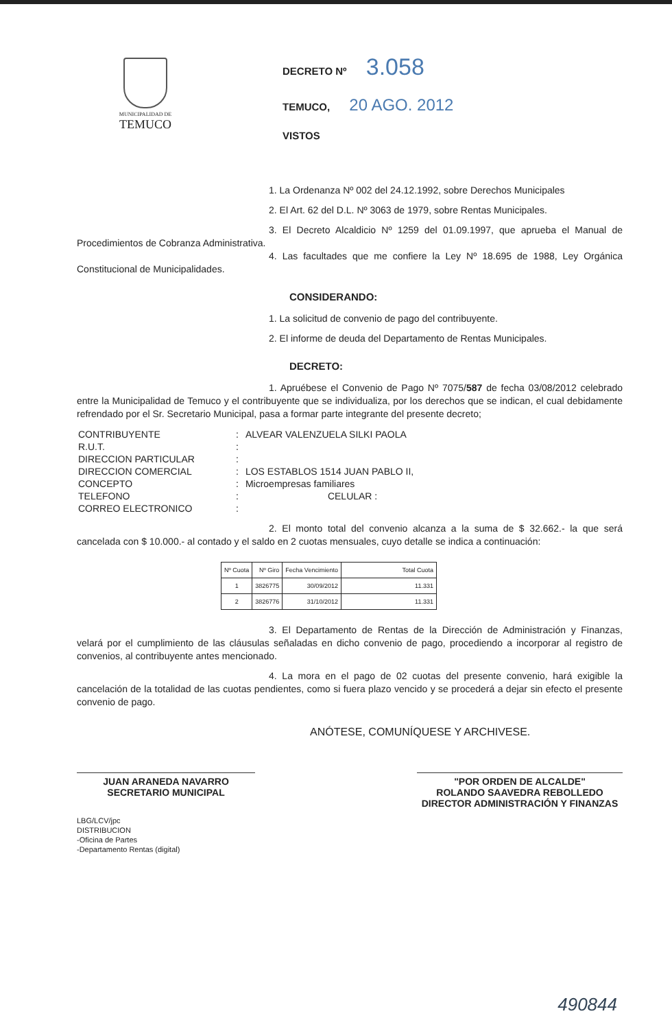MUNICIPALIDAD DE
TEMUCO
DECRETO Nº 3.058
TEMUCO, 20 AGO. 2012
VISTOS
1. La Ordenanza Nº 002 del 24.12.1992, sobre Derechos Municipales
2. El Art. 62 del D.L. Nº 3063 de 1979, sobre Rentas Municipales.
3. El Decreto Alcaldicio Nº 1259 del 01.09.1997, que aprueba el Manual de Procedimientos de Cobranza Administrativa.
4. Las facultades que me confiere la Ley Nº 18.695 de 1988, Ley Orgánica Constitucional de Municipalidades.
CONSIDERANDO:
1. La solicitud de convenio de pago del contribuyente.
2. El informe de deuda del Departamento de Rentas Municipales.
DECRETO:
1. Apruébese el Convenio de Pago Nº 7075/587 de fecha 03/08/2012 celebrado entre la Municipalidad de Temuco y el contribuyente que se individualiza, por los derechos que se indican, el cual debidamente refrendado por el Sr. Secretario Municipal, pasa a formar parte integrante del presente decreto;
| CONTRIBUYENTE | : | ALVEAR VALENZUELA SILKI PAOLA |
| R.U.T. | : | |
| DIRECCION PARTICULAR | : | |
| DIRECCION COMERCIAL | : | LOS ESTABLOS 1514 JUAN PABLO II, |
| CONCEPTO | : | Microempresas familiares |
| TELEFONO | : | CELULAR : |
| CORREO ELECTRONICO | : | |
2. El monto total del convenio alcanza a la suma de $ 32.662.- la que será cancelada con $ 10.000.- al contado y el saldo en 2 cuotas mensuales, cuyo detalle se indica a continuación:
| Nº Cuota | Nº Giro | Fecha Vencimiento | Total Cuota |
| --- | --- | --- | --- |
| 1 | 3826775 | 30/09/2012 | 11.331 |
| 2 | 3826776 | 31/10/2012 | 11.331 |
3. El Departamento de Rentas de la Dirección de Administración y Finanzas, velará por el cumplimiento de las cláusulas señaladas en dicho convenio de pago, procediendo a incorporar al registro de convenios, al contribuyente antes mencionado.
4. La mora en el pago de 02 cuotas del presente convenio, hará exigible la cancelación de la totalidad de las cuotas pendientes, como si fuera plazo vencido y se procederá a dejar sin efecto el presente convenio de pago.
ANÓTESE, COMUNÍQUESE Y ARCHIVESE.
JUAN ARANEDA NAVARRO
SECRETARIO MUNICIPAL
"POR ORDEN DE ALCALDE"
ROLANDO SAAVEDRA REBOLLEDO
DIRECTOR ADMINISTRACIÓN Y FINANZAS
LBG/LCV/jpc
DISTRIBUCION
-Oficina de Partes
-Departamento Rentas (digital)
490844